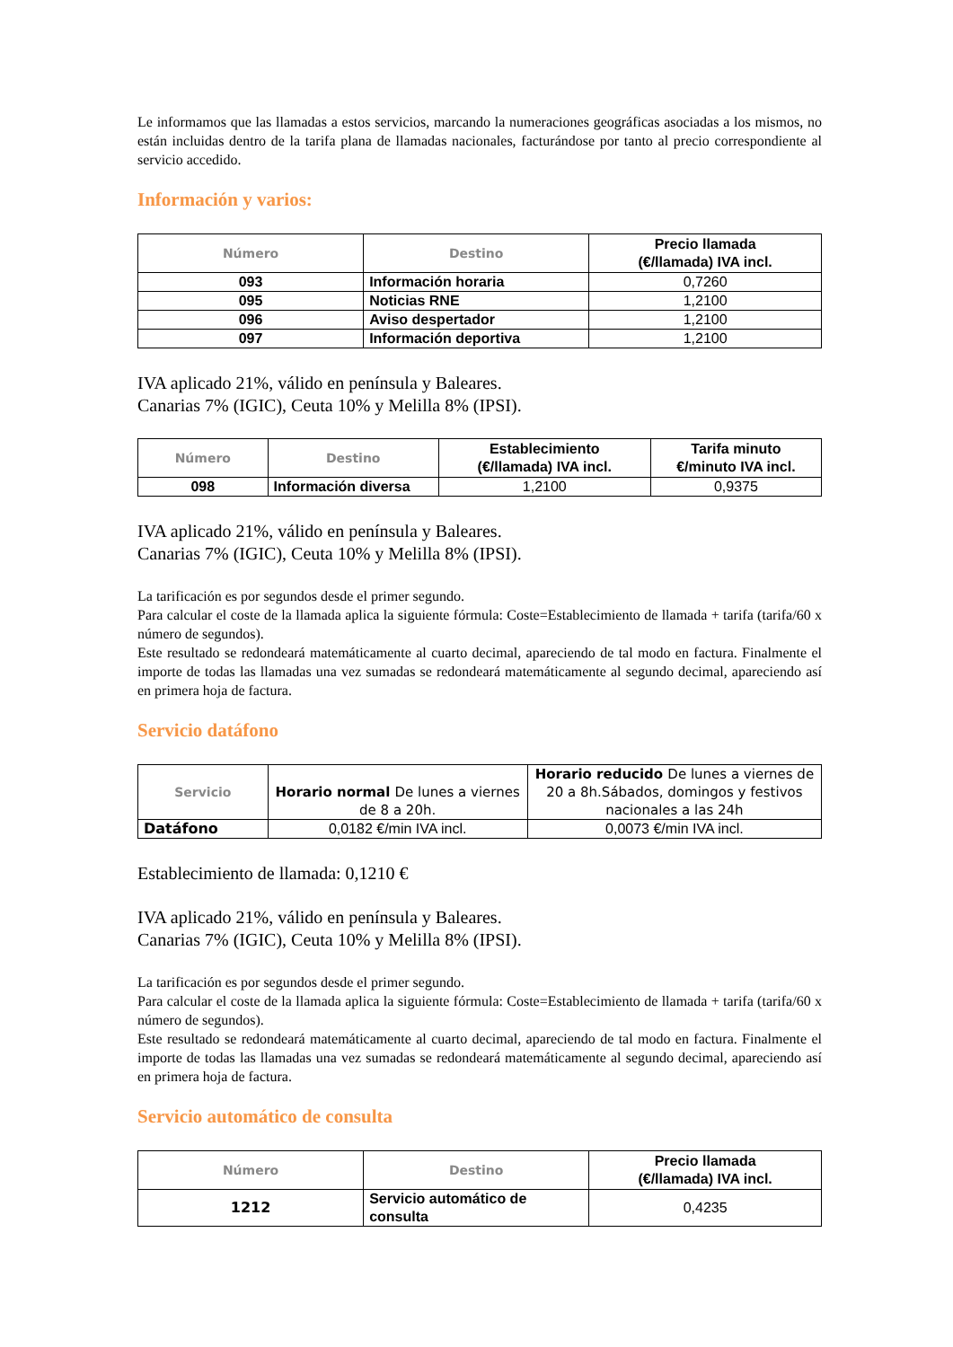Le informamos que las llamadas a estos servicios, marcando la numeraciones geográficas asociadas a los mismos, no están incluidas dentro de la tarifa plana de llamadas nacionales, facturándose por tanto al precio correspondiente al servicio accedido.
Información y varios:
| Número | Destino | Precio llamada (€/llamada) IVA incl. |
| --- | --- | --- |
| 093 | Información horaria | 0,7260 |
| 095 | Noticias RNE | 1,2100 |
| 096 | Aviso despertador | 1,2100 |
| 097 | Información deportiva | 1,2100 |
IVA aplicado 21%, válido en península y Baleares.
Canarias 7% (IGIC), Ceuta 10% y Melilla 8% (IPSI).
| Número | Destino | Establecimiento (€/llamada) IVA incl. | Tarifa minuto €/minuto IVA incl. |
| --- | --- | --- | --- |
| 098 | Información diversa | 1,2100 | 0,9375 |
IVA aplicado 21%, válido en península y Baleares.
Canarias 7% (IGIC), Ceuta 10% y Melilla 8% (IPSI).
La tarificación es por segundos desde el primer segundo.
Para calcular el coste de la llamada aplica la siguiente fórmula: Coste=Establecimiento de llamada + tarifa (tarifa/60 x número de segundos).
Este resultado se redondeará matemáticamente al cuarto decimal, apareciendo de tal modo en factura. Finalmente el importe de todas las llamadas una vez sumadas se redondeará matemáticamente al segundo decimal, apareciendo así en primera hoja de factura.
Servicio datáfono
| Servicio | Horario normal De lunes a viernes de 8 a 20h. | Horario reducido De lunes a viernes de 20 a 8h.Sábados, domingos y festivos nacionales a las 24h |
| --- | --- | --- |
| Datáfono | 0,0182 €/min IVA incl. | 0,0073 €/min IVA incl. |
Establecimiento de llamada: 0,1210 €
IVA aplicado 21%, válido en península y Baleares.
Canarias 7% (IGIC), Ceuta 10% y Melilla 8% (IPSI).
La tarificación es por segundos desde el primer segundo.
Para calcular el coste de la llamada aplica la siguiente fórmula: Coste=Establecimiento de llamada + tarifa (tarifa/60 x número de segundos).
Este resultado se redondeará matemáticamente al cuarto decimal, apareciendo de tal modo en factura. Finalmente el importe de todas las llamadas una vez sumadas se redondeará matemáticamente al segundo decimal, apareciendo así en primera hoja de factura.
Servicio automático de consulta
| Número | Destino | Precio llamada (€/llamada) IVA incl. |
| --- | --- | --- |
| 1212 | Servicio automático de consulta | 0,4235 |